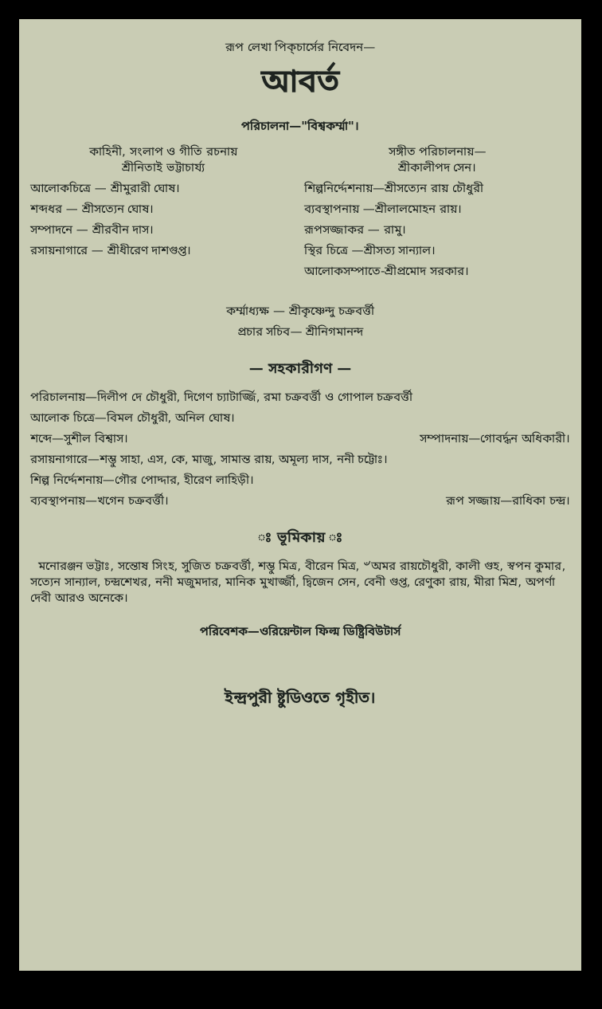রূপ লেখা পিক্‌চার্সের নিবেদন—
আবর্ত
পরিচালনা—"বিশ্বকর্ম্মা"।
কাহিনী, সংলাপ ও গীতি রচনায়
শ্রীনিতাই ভট্টাচার্য্য
আলোকচিত্রে — শ্রীমুরারী ঘোষ।
শব্দধর — শ্রীসত্যেন ঘোষ।
সম্পাদনে — শ্রীরবীন দাস।
রসায়নাগারে — শ্রীধীরেণ দাশগুপ্ত।
সঙ্গীত পরিচালনায়—
শ্রীকালীপদ সেন।
শিল্পনির্দ্দেশনায়—শ্রীসত্যেন রায় চৌধুরী
ব্যবস্থাপনায় —শ্রীলালমোহন রায়।
রূপসজ্জাকর — রামু।
স্থির চিত্রে —শ্রীসত্য সান্যাল।
আলোকসম্পাতে-শ্রীপ্রমোদ সরকার।
কর্ম্মাধ্যক্ষ — শ্রীকৃষ্ণেন্দু চক্রবর্ত্তী
প্রচার সচিব— শ্রীনিগমানন্দ
— সহকারীগণ —
পরিচালনায়—দিলীপ দে চৌধুরী, দিগেণ চ্যাটার্জ্জি, রমা চক্রবর্ত্তী ও গোপাল চক্রবর্ত্তী
আলোক চিত্রে—বিমল চৌধুরী, অনিল ঘোষ।
শব্দে—সুশীল বিশ্বাস। সম্পাদনায়—গোবর্দ্ধন অধিকারী।
রসায়নাগারে—শম্ভু সাহা, এস, কে, মাজু, সামান্ত রায়, অমূল্য দাস, ননী চট্টোঃ।
শিল্প নির্দ্দেশনায়—গৌর পোদ্দার, হীরেণ লাহিড়ী।
ব্যবস্থাপনায়—খগেন চক্রবর্ত্তী। রূপ সজ্জায়—রাধিকা চন্দ্র।
ঃ ভূমিকায় ঃ
মনোরঞ্জন ভট্টাঃ, সন্তোষ সিংহ, সুজিত চক্রবর্ত্তী, শম্ভু মিত্র, বীরেন মিত্র, ৺অমর রায়চৌধুরী, কালী গুহ, স্বপন কুমার, সত্যেন সান্যাল, চন্দ্রশেখর, ননী মজুমদার, মানিক মুখার্জ্জী, দ্বিজেন সেন, বেনী গুপ্ত, রেণুকা রায়, মীরা মিশ্র, অপর্ণা দেবী আরও অনেকে।
পরিবেশক—ওরিয়েন্টাল ফিল্ম ডিষ্ট্রিবিউটার্স
ইন্দ্রপুরী ষ্টুডিওতে গৃহীত।